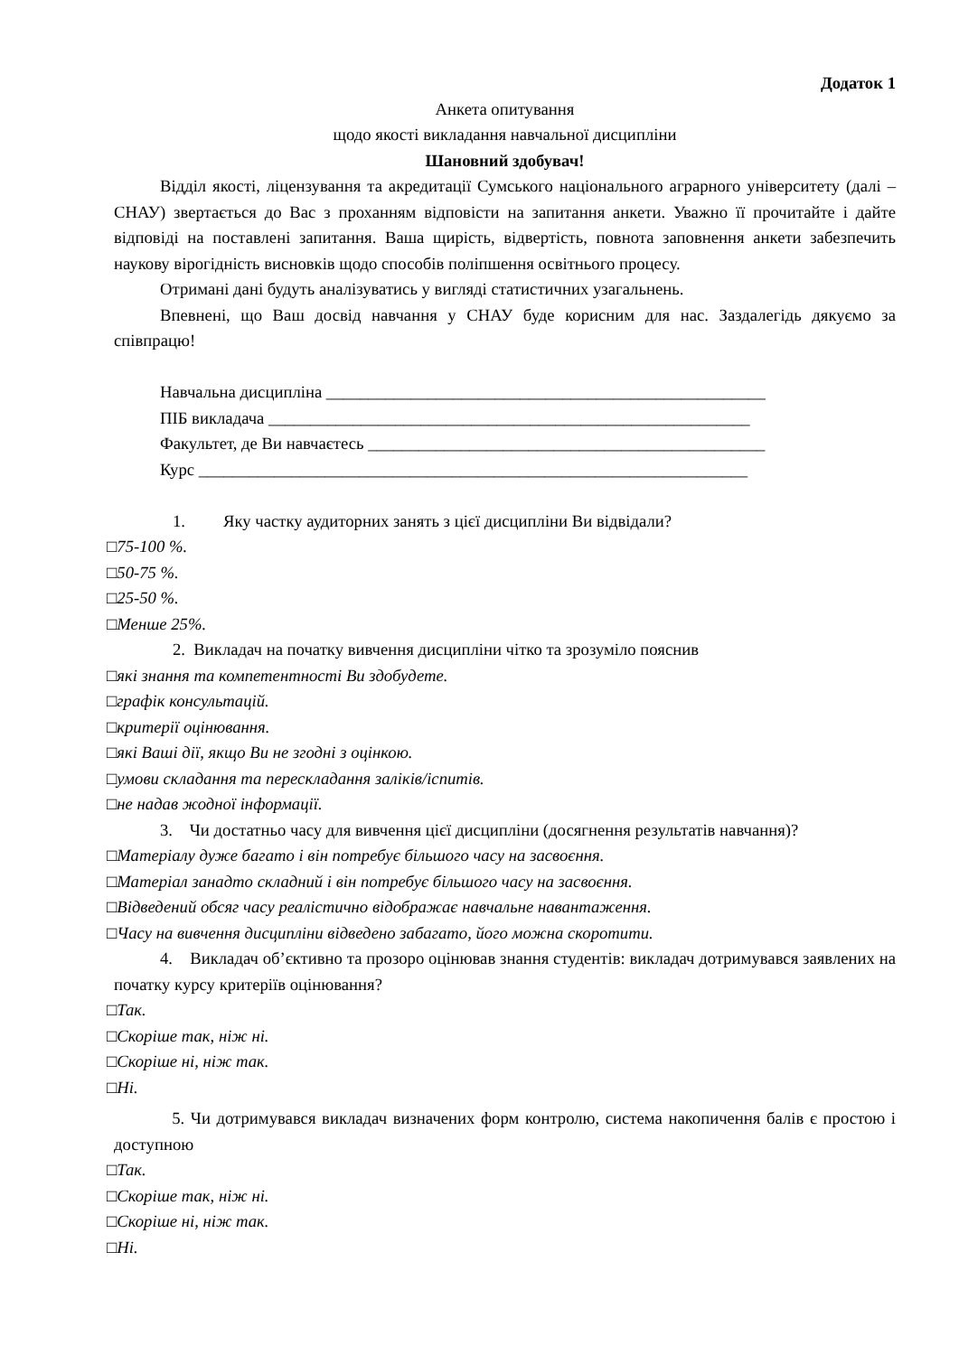Додаток 1
Анкета опитування
щодо якості викладання навчальної дисципліни
Шановний здобувач!
Відділ якості, ліцензування та акредитації Сумського національного аграрного університету (далі – СНАУ) звертається до Вас з проханням відповісти на запитання анкети. Уважно її прочитайте і дайте відповіді на поставлені запитання. Ваша щирість, відвертість, повнота заповнення анкети забезпечить наукову вірогідність висновків щодо способів поліпшення освітнього процесу.
Отримані дані будуть аналізуватись у вигляді статистичних узагальнень.
Впевнені, що Ваш досвід навчання у СНАУ буде корисним для нас. Заздалегідь дякуємо за співпрацю!
Навчальна дисципліна ____________________________________________________
ПІБ викладача _________________________________________________________
Факультет, де Ви навчаєтесь _______________________________________________
Курс _________________________________________________________________
1. Яку частку аудиторних занять з цієї дисципліни Ви відвідали?
□75-100 %.
□50-75 %.
□25-50 %.
□Менше 25%.
2. Викладач на початку вивчення дисципліни чітко та зрозуміло пояснив
□які знання та компетентності Ви здобудете.
□графік консультацій.
□критерії оцінювання.
□які Ваші дії, якщо Ви не згодні з оцінкою.
□умови складання та перескладання заліків/іспитів.
□не надав жодної інформації.
3. Чи достатньо часу для вивчення цієї дисципліни (досягнення результатів навчання)?
□Матеріалу дуже багато і він потребує більшого часу на засвоєння.
□Матеріал занадто складний і він потребує більшого часу на засвоєння.
□Відведений обсяг часу реалістично відображає навчальне навантаження.
□Часу на вивчення дисципліни відведено забагато, його можна скоротити.
4. Викладач об’єктивно та прозоро оцінював знання студентів: викладач дотримувався заявлених на початку курсу критеріїв оцінювання?
□Так.
□Скоріше так, ніж ні.
□Скоріше ні, ніж так.
□Ні.
5. Чи дотримувався викладач визначених форм контролю, система накопичення балів є простою і доступною
□Так.
□Скоріше так, ніж ні.
□Скоріше ні, ніж так.
□Ні.